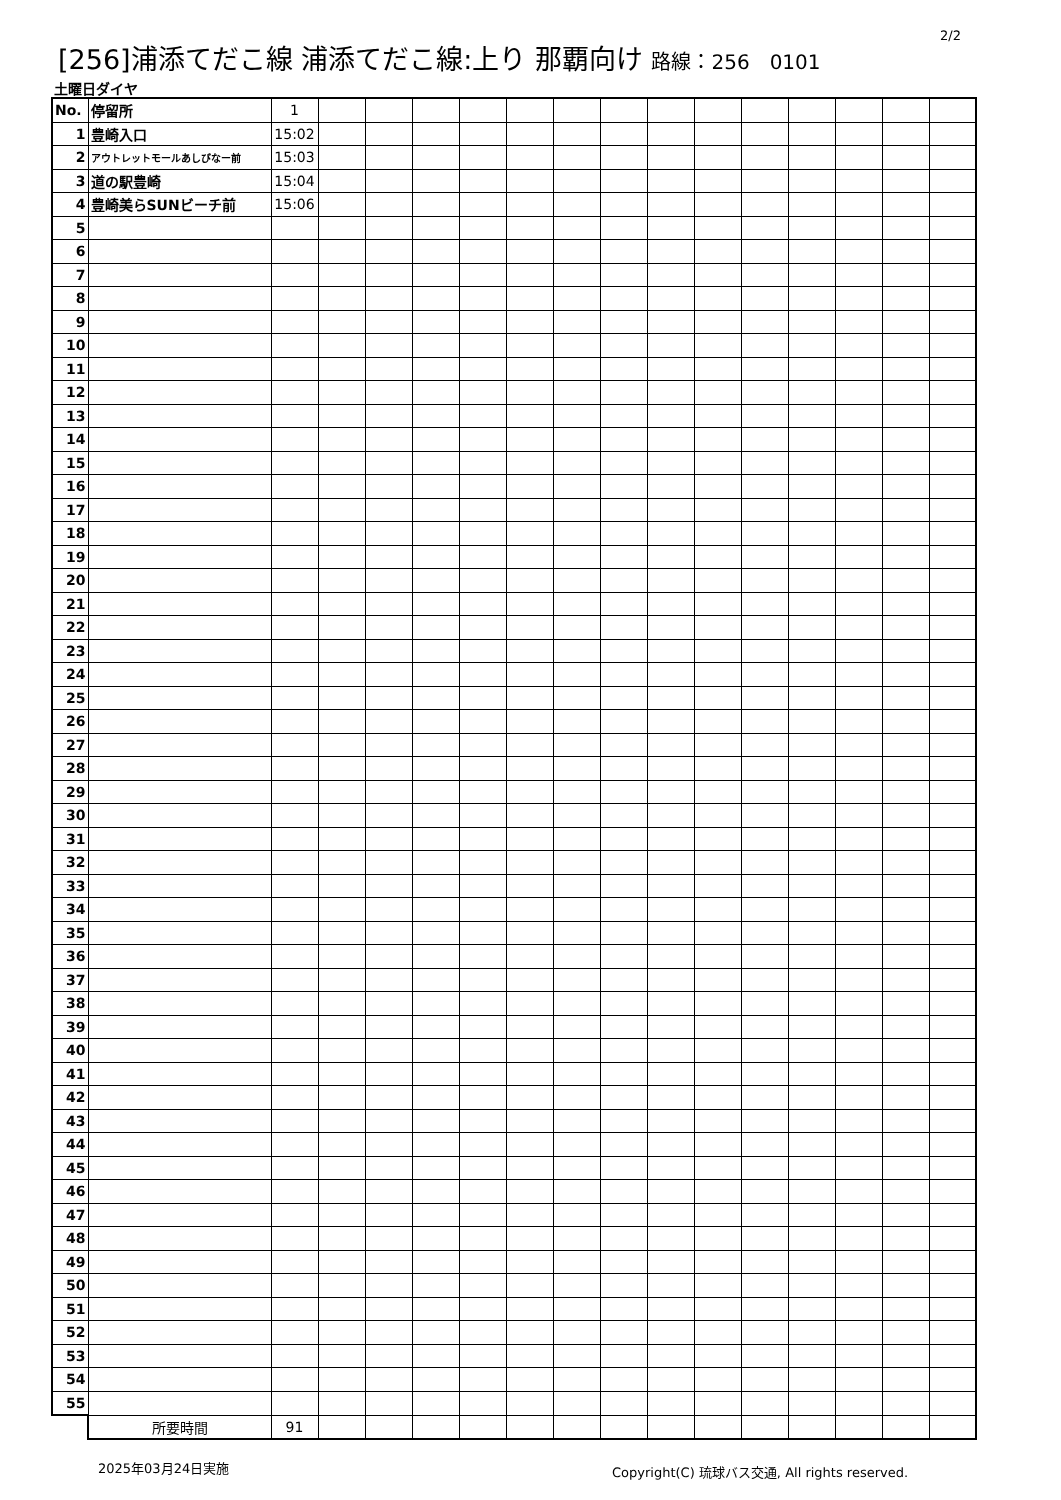2/2
[256]浦添てだこ線 浦添てだこ線:上り 那覇向け 路線：256　0101
土曜日ダイヤ
| No. | 停留所 | 1 | | | | | | | | | | | | | | |
| 1 | 豊崎入口 | 15:02 | | | | | | | | | | | | | | |
| 2 | アウトレットモールあしびなー前 | 15:03 | | | | | | | | | | | | | | |
| 3 | 道の駅豊崎 | 15:04 | | | | | | | | | | | | | | |
| 4 | 豊崎美らSUNビーチ前 | 15:06 | | | | | | | | | | | | | | |
| 5 | | | | | | | | | | | | | | | | |
| 6 | | | | | | | | | | | | | | | | |
| 7 | | | | | | | | | | | | | | | | |
| 8 | | | | | | | | | | | | | | | | |
| 9 | | | | | | | | | | | | | | | | |
| 10 | | | | | | | | | | | | | | | | |
| 11 | | | | | | | | | | | | | | | | |
| 12 | | | | | | | | | | | | | | | | |
| 13 | | | | | | | | | | | | | | | | |
| 14 | | | | | | | | | | | | | | | | |
| 15 | | | | | | | | | | | | | | | | |
| 16 | | | | | | | | | | | | | | | | |
| 17 | | | | | | | | | | | | | | | | |
| 18 | | | | | | | | | | | | | | | | |
| 19 | | | | | | | | | | | | | | | | |
| 20 | | | | | | | | | | | | | | | | |
| 21 | | | | | | | | | | | | | | | | |
| 22 | | | | | | | | | | | | | | | | |
| 23 | | | | | | | | | | | | | | | | |
| 24 | | | | | | | | | | | | | | | | |
| 25 | | | | | | | | | | | | | | | | |
| 26 | | | | | | | | | | | | | | | | |
| 27 | | | | | | | | | | | | | | | | |
| 28 | | | | | | | | | | | | | | | | |
| 29 | | | | | | | | | | | | | | | | |
| 30 | | | | | | | | | | | | | | | | |
| 31 | | | | | | | | | | | | | | | | |
| 32 | | | | | | | | | | | | | | | | |
| 33 | | | | | | | | | | | | | | | | |
| 34 | | | | | | | | | | | | | | | | |
| 35 | | | | | | | | | | | | | | | | |
| 36 | | | | | | | | | | | | | | | | |
| 37 | | | | | | | | | | | | | | | | |
| 38 | | | | | | | | | | | | | | | | |
| 39 | | | | | | | | | | | | | | | | |
| 40 | | | | | | | | | | | | | | | | |
| 41 | | | | | | | | | | | | | | | | |
| 42 | | | | | | | | | | | | | | | | |
| 43 | | | | | | | | | | | | | | | | |
| 44 | | | | | | | | | | | | | | | | |
| 45 | | | | | | | | | | | | | | | | |
| 46 | | | | | | | | | | | | | | | | |
| 47 | | | | | | | | | | | | | | | | |
| 48 | | | | | | | | | | | | | | | | |
| 49 | | | | | | | | | | | | | | | | |
| 50 | | | | | | | | | | | | | | | | |
| 51 | | | | | | | | | | | | | | | | |
| 52 | | | | | | | | | | | | | | | | |
| 53 | | | | | | | | | | | | | | | | |
| 54 | | | | | | | | | | | | | | | | |
| 55 | | | | | | | | | | | | | | | | |
| | 所要時間 | 91 | | | | | | | | | | | | | | |
2025年03月24日実施
Copyright(C) 琉球バス交通, All rights reserved.